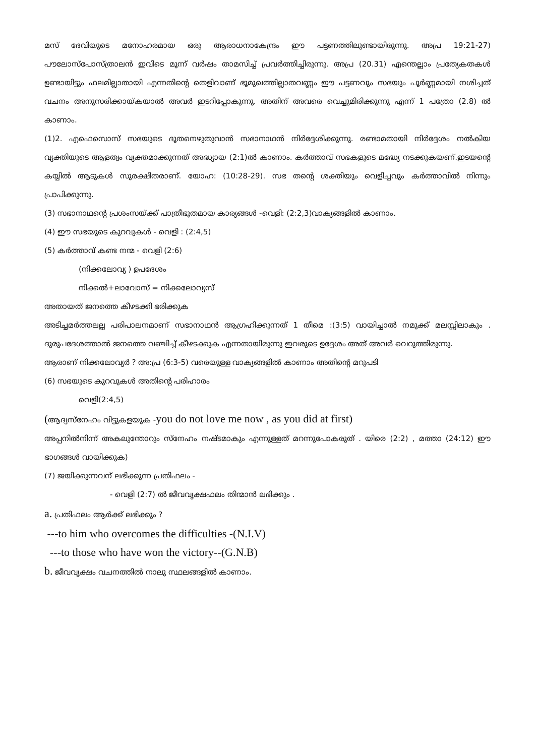മസ് ദേവിയുടെ മനോഹരമായ ഒരു ആരാധനാകേന്ദ്രം ഈ പട്ടണത്തിലുണ്ടായിരുന്നു. അപ്ര 19:21-27) പൗലോസ്പോസ്ത്രാലൻ ഇവിടെ മൂന്ന് വർഷം താമസിച്ച് പ്രവർത്തിച്ചിരുന്നു. അപ്ര (20.31) എന്തെല്ലാം പ്രത്യേകതകൾ ഉണ്ടായിട്ടും ഫലമില്ലാതായി എന്നതിന്റെ തെളിവാണ് ഭൂമുഖത്തില്ലാതവണ്ണം ഈ പട്ടണവും സഭയും പൂർണ്ണമായി നശിച്ചത് വചനം അനുസരിക്കായ്കയാൽ അവർ ഇടറിപ്പോകുന്നു. അതിന് അവരെ വെച്ചുമിരിക്കുന്നു എന്ന് 1 പത്രോ (2.8) ൽ കാണാം.
(1)2. എഫെസൊസ് സഭയുടെ ദൂതനെഴുതുവാൻ സഭാനാഥൻ നിർദ്ദേശിക്കുന്നു. രണ്ടാമതായി നിർദ്ദേശം നൽകിയ വ്യക്തിയുടെ ആളത്വം വ്യക്തമാക്കുന്നത് അദ്ധ്യായ (2:1)ൽ കാണാം. കർത്താവ് സഭകളുടെ മദ്ധ്യേ നടക്കുകയണ്.ഇടയന്റെ കയ്യിൽ ആടുകൾ സുരക്ഷിതരാണ്. യോഹ: (10:28-29). സഭ തന്റെ ശക്തിയും വെളിച്ചവും കർത്താവിൽ നിന്നും പ്രാപിക്കുന്നു.
(3) സഭാനാഥന്റെ പ്രശംസയ്ക്ക് പാത്രീഭൂതമായ കാര്യങ്ങൾ -വെളി: (2:2,3)വാക്യങ്ങളിൽ കാണാം.
(4) ഈ സഭയുടെ കുറവുകൾ - വെളി : (2:4,5)
(5) കർത്താവ് കണ്ട നന്മ - വെളി (2:6)
(നിക്കലോവ്യ ) ഉപദേശം
നിക്കൽ+ലാവോസ് = നിക്കലോവ്യസ്
അതായത് ജനത്തെ കീഴടക്കി ഭരിക്കുക
അടിച്ചമർത്തലല്ല പരിപാലനമാണ് സഭാനാഥൻ ആഗ്രഹിക്കുന്നത് 1 തീമെ :(3:5) വായിച്ചാൽ നമുക്ക് മലസ്സിലാകും . ദുരുപദേശത്താൽ ജനത്തെ വഞ്ചിച്ച് കീഴടക്കുക എന്നതായിരുന്നു ഇവരുടെ ഉദ്ദേശം അത് അവർ വെറുത്തിരുന്നു.
ആരാണ് നിക്കലോവ്യർ ? അ:പ്ര (6:3-5) വരെയുള്ള വാക്യങ്ങളിൽ കാണാം അതിന്റെ മറുപടി
(6) സഭയുടെ കുറവുകൾ അതിന്റെ പരിഹാരം
വെളി(2:4,5)
(ആദ്യസ്നേഹം വിട്ടുകളയുക -you do not love me now , as you did at first)
അപ്പനിൽനിന്ന് അകലുന്തോറും സ്നേഹം നഷ്ടമാകും എന്നുള്ളത് മറന്നുപോകരുത് . യിരെ (2:2) , മത്താ (24:12) ഈ ഭാഗങ്ങൾ വായിക്കുക)
(7) ജയിക്കുന്നവന് ലഭിക്കുന്ന പ്രതിഫലം -
- വെളി (2:7) ൽ ജീവവൃക്ഷഫലം തിന്മാൻ ലഭിക്കും .
a. പ്രതിഫലം ആർക്ക് ലഭിക്കും ?
---to him who overcomes the difficulties -(N.I.V)
---to those who have won the victory--(G.N.B)
b. ജീവവൃക്ഷം വചനത്തിൽ നാലു സ്ഥലങ്ങളിൽ കാണാം.